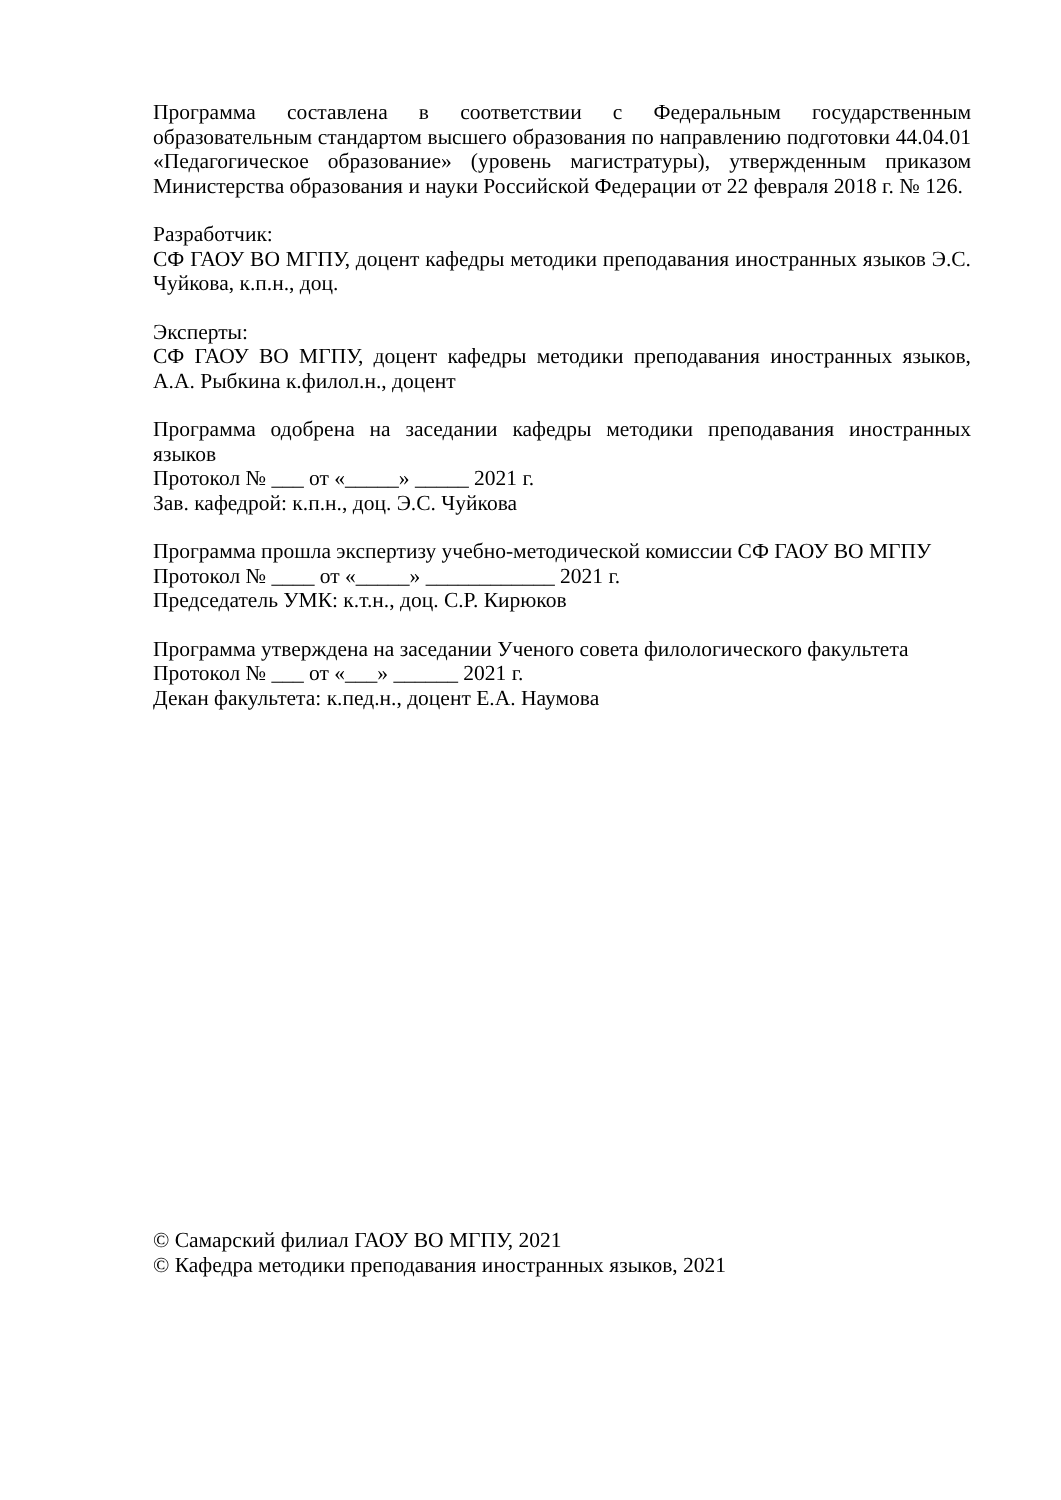Программа составлена в соответствии с Федеральным государственным образовательным стандартом высшего образования по направлению подготовки 44.04.01 «Педагогическое образование» (уровень магистратуры), утвержденным приказом Министерства образования и науки Российской Федерации от 22 февраля 2018 г. № 126.
Разработчик:
СФ ГАОУ ВО МГПУ, доцент кафедры методики преподавания иностранных языков Э.С. Чуйкова, к.п.н., доц.
Эксперты:
СФ ГАОУ ВО МГПУ, доцент кафедры методики преподавания иностранных языков, А.А. Рыбкина к.филол.н., доцент
Программа одобрена на заседании кафедры методики преподавания иностранных языков
Протокол № ___ от «_____» _____ 2021 г.
Зав. кафедрой: к.п.н., доц. Э.С. Чуйкова
Программа прошла экспертизу учебно-методической комиссии СФ ГАОУ ВО МГПУ
Протокол № ____ от «_____» ____________ 2021 г.
Председатель УМК: к.т.н., доц. С.Р. Кирюков
Программа утверждена на заседании Ученого совета филологического факультета
Протокол № ___ от «___» ______ 2021 г.
Декан факультета: к.пед.н., доцент Е.А. Наумова
© Самарский филиал ГАОУ ВО МГПУ, 2021
© Кафедра методики преподавания иностранных языков, 2021